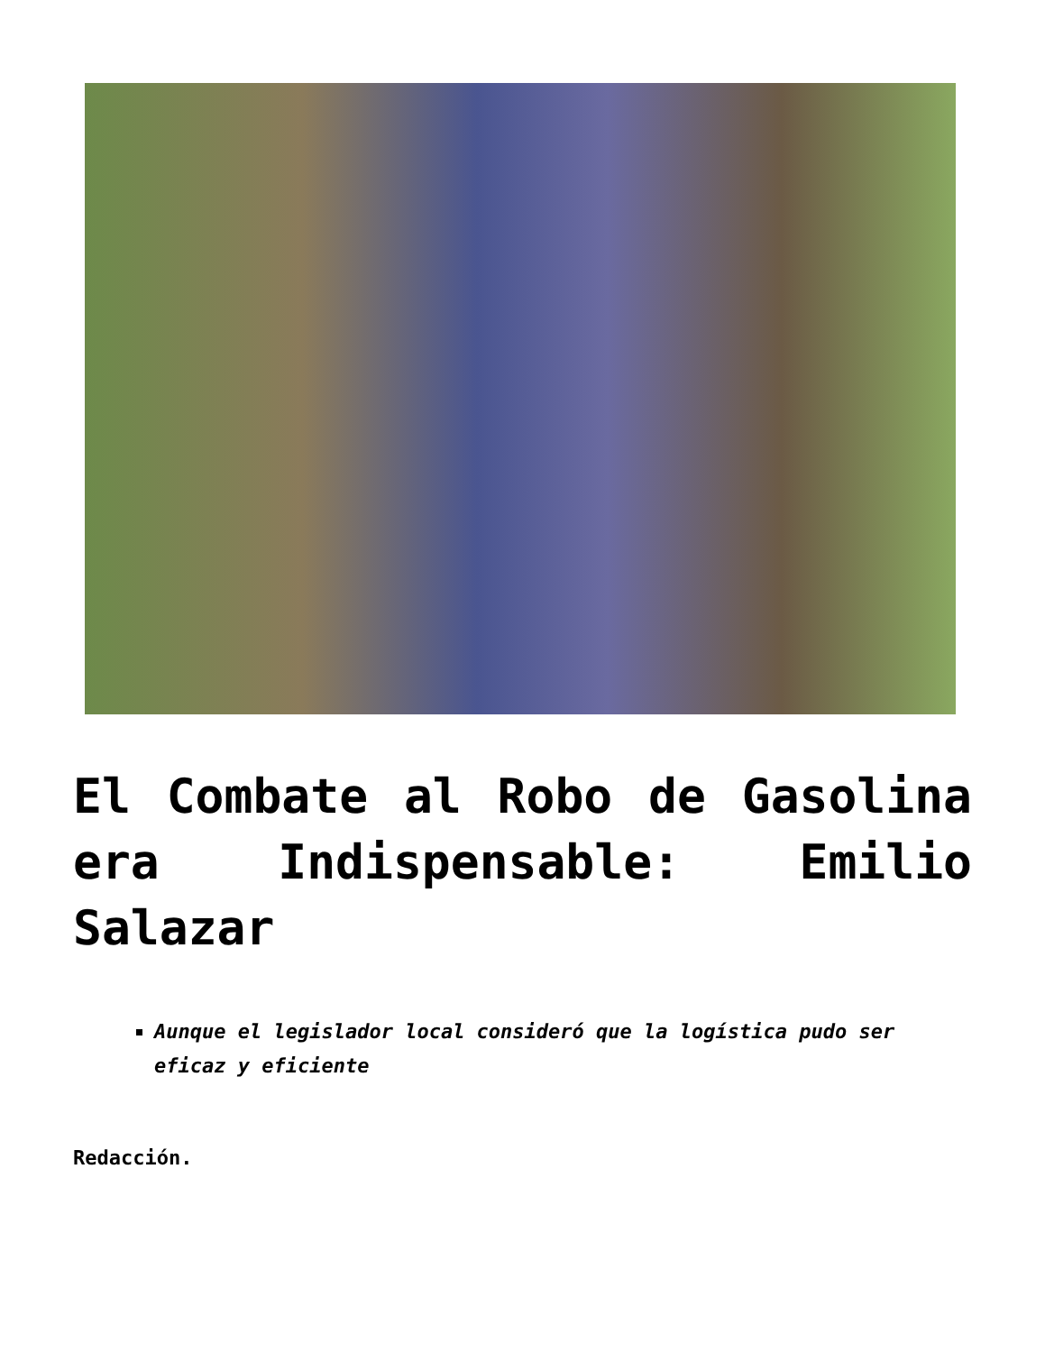El Combate al Robo de Gasolina era Indispensable: Emilio Salazar
Aunque el legislador local consideró que la logística pudo ser eficaz y eficiente
Redacción.